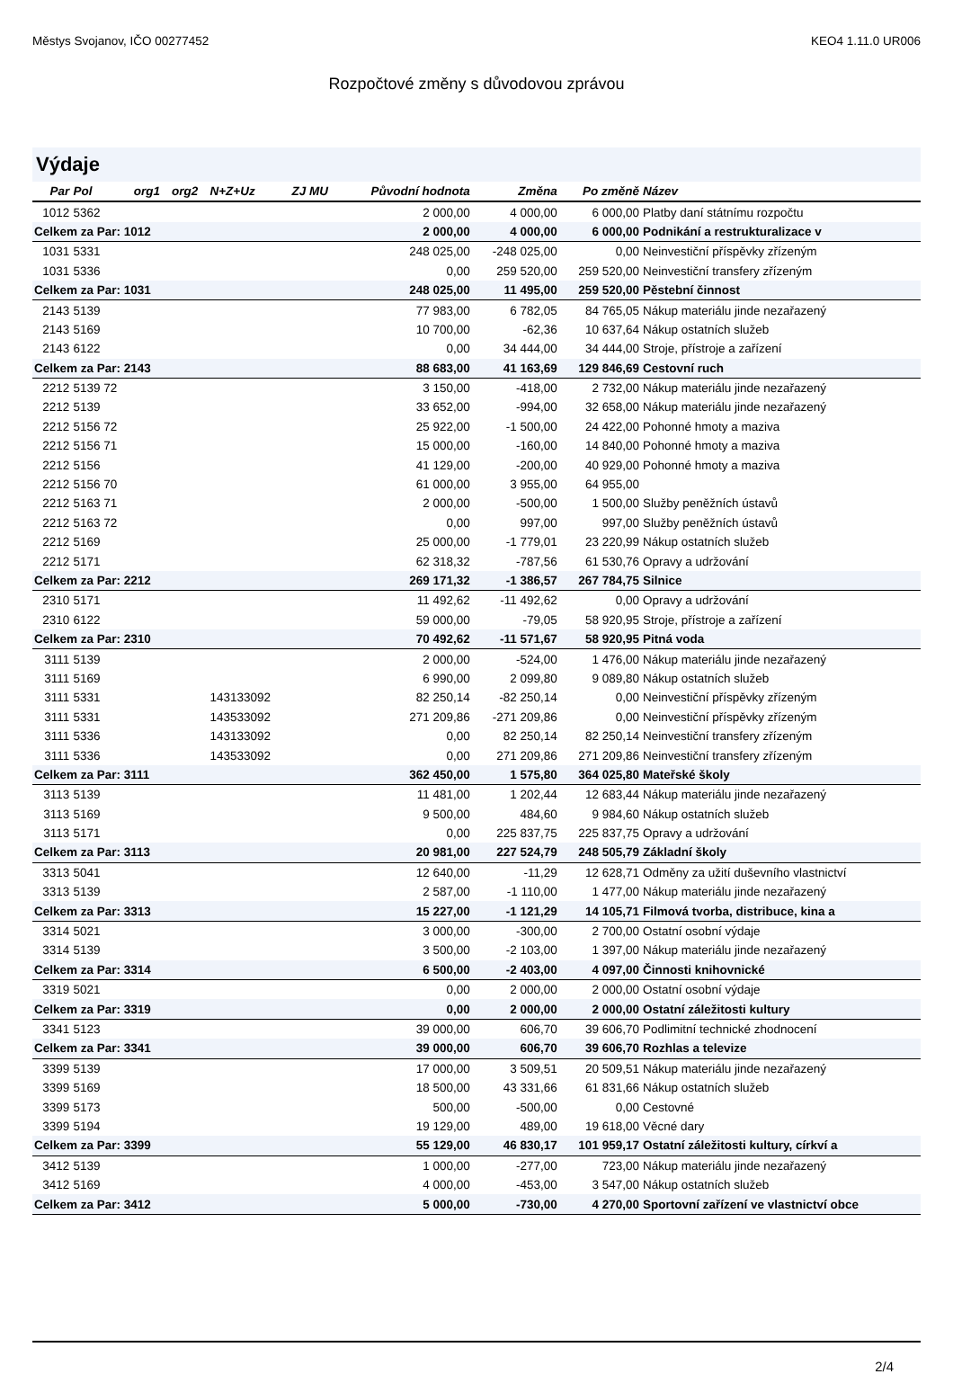Městys Svojanov, IČO 00277452 KEO4 1.11.0 UR006
Rozpočtové změny s důvodovou zprávou
Výdaje
| Par | Pol | org1 | org2 | N+Z+Uz | ZJ MU | Původní hodnota | Změna | Po změně | Název |
| --- | --- | --- | --- | --- | --- | --- | --- | --- | --- |
| 1012 | 5362 | | | | | 2 000,00 | 4 000,00 | 6 000,00 | Platby daní státnímu rozpočtu |
| Celkem za Par: 1012 | | | | | | 2 000,00 | 4 000,00 | 6 000,00 | Podnikání a restrukturalizace v |
| 1031 | 5331 | | | | | 248 025,00 | -248 025,00 | 0,00 | Neinvestiční příspěvky zřízeným |
| 1031 | 5336 | | | | | 0,00 | 259 520,00 | 259 520,00 | Neinvestiční transfery zřízeným |
| Celkem za Par: 1031 | | | | | | 248 025,00 | 11 495,00 | 259 520,00 | Pěstební činnost |
| 2143 | 5139 | | | | | 77 983,00 | 6 782,05 | 84 765,05 | Nákup materiálu jinde nezařazený |
| 2143 | 5169 | | | | | 10 700,00 | -62,36 | 10 637,64 | Nákup ostatních služeb |
| 2143 | 6122 | | | | | 0,00 | 34 444,00 | 34 444,00 | Stroje, přístroje a zařízení |
| Celkem za Par: 2143 | | | | | | 88 683,00 | 41 163,69 | 129 846,69 | Cestovní ruch |
| 2212 | 5139 72 | | | | | 3 150,00 | -418,00 | 2 732,00 | Nákup materiálu jinde nezařazený |
| 2212 | 5139 | | | | | 33 652,00 | -994,00 | 32 658,00 | Nákup materiálu jinde nezařazený |
| 2212 | 5156 72 | | | | | 25 922,00 | -1 500,00 | 24 422,00 | Pohonné hmoty a maziva |
| 2212 | 5156 71 | | | | | 15 000,00 | -160,00 | 14 840,00 | Pohonné hmoty a maziva |
| 2212 | 5156 | | | | | 41 129,00 | -200,00 | 40 929,00 | Pohonné hmoty a maziva |
| 2212 | 5156 70 | | | | | 61 000,00 | 3 955,00 | 64 955,00 | |
| 2212 | 5163 71 | | | | | 2 000,00 | -500,00 | 1 500,00 | Služby peněžních ústavů |
| 2212 | 5163 72 | | | | | 0,00 | 997,00 | 997,00 | Služby peněžních ústavů |
| 2212 | 5169 | | | | | 25 000,00 | -1 779,01 | 23 220,99 | Nákup ostatních služeb |
| 2212 | 5171 | | | | | 62 318,32 | -787,56 | 61 530,76 | Opravy a udržování |
| Celkem za Par: 2212 | | | | | | 269 171,32 | -1 386,57 | 267 784,75 | Silnice |
| 2310 | 5171 | | | | | 11 492,62 | -11 492,62 | 0,00 | Opravy a udržování |
| 2310 | 6122 | | | | | 59 000,00 | -79,05 | 58 920,95 | Stroje, přístroje a zařízení |
| Celkem za Par: 2310 | | | | | | 70 492,62 | -11 571,67 | 58 920,95 | Pitná voda |
| 3111 | 5139 | | | | | 2 000,00 | -524,00 | 1 476,00 | Nákup materiálu jinde nezařazený |
| 3111 | 5169 | | | | | 6 990,00 | 2 099,80 | 9 089,80 | Nákup ostatních služeb |
| 3111 | 5331 | | | 143133092 | | 82 250,14 | -82 250,14 | 0,00 | Neinvestiční příspěvky zřízeným |
| 3111 | 5331 | | | 143533092 | | 271 209,86 | -271 209,86 | 0,00 | Neinvestiční příspěvky zřízeným |
| 3111 | 5336 | | | 143133092 | | 0,00 | 82 250,14 | 82 250,14 | Neinvestiční transfery zřízeným |
| 3111 | 5336 | | | 143533092 | | 0,00 | 271 209,86 | 271 209,86 | Neinvestiční transfery zřízeným |
| Celkem za Par: 3111 | | | | | | 362 450,00 | 1 575,80 | 364 025,80 | Mateřské školy |
| 3113 | 5139 | | | | | 11 481,00 | 1 202,44 | 12 683,44 | Nákup materiálu jinde nezařazený |
| 3113 | 5169 | | | | | 9 500,00 | 484,60 | 9 984,60 | Nákup ostatních služeb |
| 3113 | 5171 | | | | | 0,00 | 225 837,75 | 225 837,75 | Opravy a udržování |
| Celkem za Par: 3113 | | | | | | 20 981,00 | 227 524,79 | 248 505,79 | Základní školy |
| 3313 | 5041 | | | | | 12 640,00 | -11,29 | 12 628,71 | Odměny za užití duševního vlastnictví |
| 3313 | 5139 | | | | | 2 587,00 | -1 110,00 | 1 477,00 | Nákup materiálu jinde nezařazený |
| Celkem za Par: 3313 | | | | | | 15 227,00 | -1 121,29 | 14 105,71 | Filmová tvorba, distribuce, kina a |
| 3314 | 5021 | | | | | 3 000,00 | -300,00 | 2 700,00 | Ostatní osobní výdaje |
| 3314 | 5139 | | | | | 3 500,00 | -2 103,00 | 1 397,00 | Nákup materiálu jinde nezařazený |
| Celkem za Par: 3314 | | | | | | 6 500,00 | -2 403,00 | 4 097,00 | Činnosti knihovnické |
| 3319 | 5021 | | | | | 0,00 | 2 000,00 | 2 000,00 | Ostatní osobní výdaje |
| Celkem za Par: 3319 | | | | | | 0,00 | 2 000,00 | 2 000,00 | Ostatní záležitosti kultury |
| 3341 | 5123 | | | | | 39 000,00 | 606,70 | 39 606,70 | Podlimitní technické zhodnocení |
| Celkem za Par: 3341 | | | | | | 39 000,00 | 606,70 | 39 606,70 | Rozhlas a televize |
| 3399 | 5139 | | | | | 17 000,00 | 3 509,51 | 20 509,51 | Nákup materiálu jinde nezařazený |
| 3399 | 5169 | | | | | 18 500,00 | 43 331,66 | 61 831,66 | Nákup ostatních služeb |
| 3399 | 5173 | | | | | 500,00 | -500,00 | 0,00 | Cestovné |
| 3399 | 5194 | | | | | 19 129,00 | 489,00 | 19 618,00 | Věcné dary |
| Celkem za Par: 3399 | | | | | | 55 129,00 | 46 830,17 | 101 959,17 | Ostatní záležitosti kultury, církví a |
| 3412 | 5139 | | | | | 1 000,00 | -277,00 | 723,00 | Nákup materiálu jinde nezařazený |
| 3412 | 5169 | | | | | 4 000,00 | -453,00 | 3 547,00 | Nákup ostatních služeb |
| Celkem za Par: 3412 | | | | | | 5 000,00 | -730,00 | 4 270,00 | Sportovní zařízení ve vlastnictví obce |
2/4